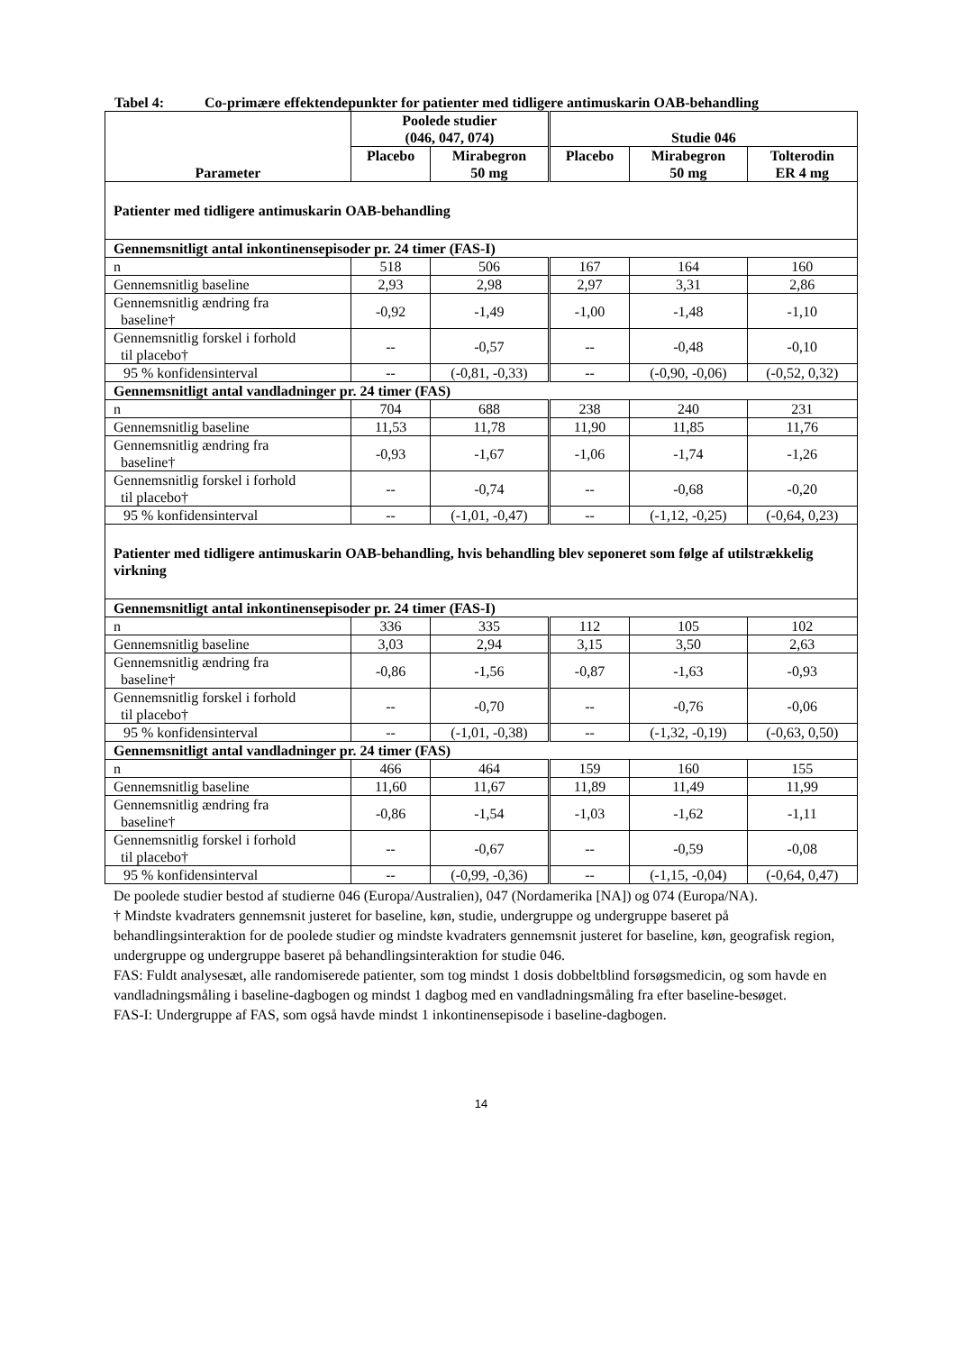Tabel 4: Co-primære effektendepunkter for patienter med tidligere antimuskarin OAB-behandling
| Parameter | Poolede studier (046, 047, 074) | | Studie 046 | | |
| --- | --- | --- | --- | --- | --- |
| | Placebo | Mirabegron 50 mg | Placebo | Mirabegron 50 mg | Tolterodin ER 4 mg |
| Patienter med tidligere antimuskarin OAB-behandling | | | | | |
| Gennemsnitligt antal inkontinensepisoder pr. 24 timer (FAS-I) | | | | | |
| n | 518 | 506 | 167 | 164 | 160 |
| Gennemsnitlig baseline | 2,93 | 2,98 | 2,97 | 3,31 | 2,86 |
| Gennemsnitlig ændring fra baseline† | -0,92 | -1,49 | -1,00 | -1,48 | -1,10 |
| Gennemsnitlig forskel i forhold til placebo† | -- | -0,57 | -- | -0,48 | -0,10 |
| 95 % konfidensinterval | -- | (-0,81, -0,33) | -- | (-0,90, -0,06) | (-0,52, 0,32) |
| Gennemsnitligt antal vandladninger pr. 24 timer (FAS) | | | | | |
| n | 704 | 688 | 238 | 240 | 231 |
| Gennemsnitlig baseline | 11,53 | 11,78 | 11,90 | 11,85 | 11,76 |
| Gennemsnitlig ændring fra baseline† | -0,93 | -1,67 | -1,06 | -1,74 | -1,26 |
| Gennemsnitlig forskel i forhold til placebo† | -- | -0,74 | -- | -0,68 | -0,20 |
| 95 % konfidensinterval | -- | (-1,01, -0,47) | -- | (-1,12, -0,25) | (-0,64, 0,23) |
| Patienter med tidligere antimuskarin OAB-behandling, hvis behandling blev seponeret som følge af utilstrækkelig virkning | | | | | |
| Gennemsnitligt antal inkontinensepisoder pr. 24 timer (FAS-I) | | | | | |
| n | 336 | 335 | 112 | 105 | 102 |
| Gennemsnitlig baseline | 3,03 | 2,94 | 3,15 | 3,50 | 2,63 |
| Gennemsnitlig ændring fra baseline† | -0,86 | -1,56 | -0,87 | -1,63 | -0,93 |
| Gennemsnitlig forskel i forhold til placebo† | -- | -0,70 | -- | -0,76 | -0,06 |
| 95 % konfidensinterval | -- | (-1,01, -0,38) | -- | (-1,32, -0,19) | (-0,63, 0,50) |
| Gennemsnitligt antal vandladninger pr. 24 timer (FAS) | | | | | |
| n | 466 | 464 | 159 | 160 | 155 |
| Gennemsnitlig baseline | 11,60 | 11,67 | 11,89 | 11,49 | 11,99 |
| Gennemsnitlig ændring fra baseline† | -0,86 | -1,54 | -1,03 | -1,62 | -1,11 |
| Gennemsnitlig forskel i forhold til placebo† | -- | -0,67 | -- | -0,59 | -0,08 |
| 95 % konfidensinterval | -- | (-0,99, -0,36) | -- | (-1,15, -0,04) | (-0,64, 0,47) |
De poolede studier bestod af studierne 046 (Europa/Australien), 047 (Nordamerika [NA]) og 074 (Europa/NA).
† Mindste kvadraters gennemsnit justeret for baseline, køn, studie, undergruppe og undergruppe baseret på behandlingsinteraktion for de poolede studier og mindste kvadraters gennemsnit justeret for baseline, køn, geografisk region, undergruppe og undergruppe baseret på behandlingsinteraktion for studie 046.
FAS: Fuldt analysesæt, alle randomiserede patienter, som tog mindst 1 dosis dobbeltblind forsøgsmedicin, og som havde en vandladningsmåling i baseline-dagbogen og mindst 1 dagbog med en vandladningsmåling fra efter baseline-besøget.
FAS-I: Undergruppe af FAS, som også havde mindst 1 inkontinensepisode i baseline-dagbogen.
14